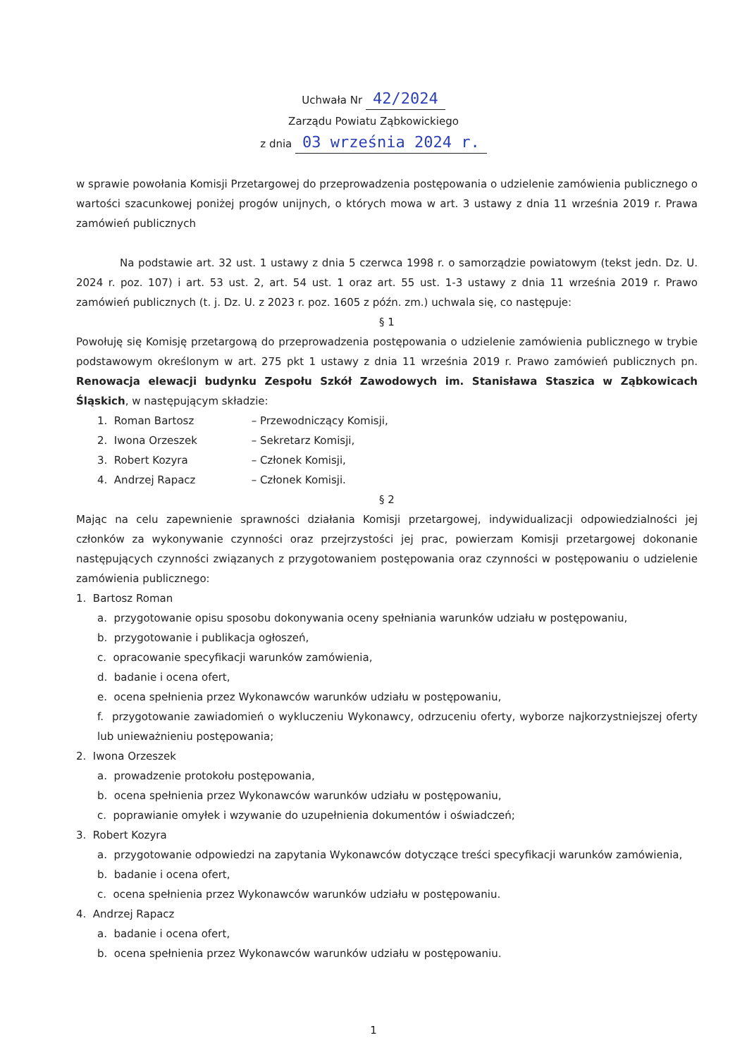Uchwała Nr 42/2024
Zarządu Powiatu Ząbkowickiego
z dnia 03 września 2024 r.
w sprawie powołania Komisji Przetargowej do przeprowadzenia postępowania o udzielenie zamówienia publicznego o wartości szacunkowej poniżej progów unijnych, o których mowa w art. 3 ustawy z dnia 11 września 2019 r. Prawa zamówień publicznych
Na podstawie art. 32 ust. 1 ustawy z dnia 5 czerwca 1998 r. o samorządzie powiatowym (tekst jedn. Dz. U. 2024 r. poz. 107) i art. 53 ust. 2, art. 54 ust. 1 oraz art. 55 ust. 1-3 ustawy z dnia 11 września 2019 r. Prawo zamówień publicznych (t. j. Dz. U. z 2023 r. poz. 1605 z późn. zm.) uchwala się, co następuje:
§ 1
Powołuję się Komisję przetargową do przeprowadzenia postępowania o udzielenie zamówienia publicznego w trybie podstawowym określonym w art. 275 pkt 1 ustawy z dnia 11 września 2019 r. Prawo zamówień publicznych pn. Renowacja elewacji budynku Zespołu Szkół Zawodowych im. Stanisława Staszica w Ząbkowicach Śląskich, w następującym składzie:
1. Roman Bartosz – Przewodniczący Komisji,
2. Iwona Orzeszek – Sekretarz Komisji,
3. Robert Kozyra – Członek Komisji,
4. Andrzej Rapacz – Członek Komisji.
§ 2
Mając na celu zapewnienie sprawności działania Komisji przetargowej, indywidualizacji odpowiedzialności jej członków za wykonywanie czynności oraz przejrzystości jej prac, powierzam Komisji przetargowej dokonanie następujących czynności związanych z przygotowaniem postępowania oraz czynności w postępowaniu o udzielenie zamówienia publicznego:
1. Bartosz Roman
a. przygotowanie opisu sposobu dokonywania oceny spełniania warunków udziału w postępowaniu,
b. przygotowanie i publikacja ogłoszeń,
c. opracowanie specyfikacji warunków zamówienia,
d. badanie i ocena ofert,
e. ocena spełnienia przez Wykonawców warunków udziału w postępowaniu,
f. przygotowanie zawiadomień o wykluczeniu Wykonawcy, odrzuceniu oferty, wyborze najkorzystniejszej oferty lub unieważnieniu postępowania;
2. Iwona Orzeszek
a. prowadzenie protokołu postępowania,
b. ocena spełnienia przez Wykonawców warunków udziału w postępowaniu,
c. poprawianie omyłek i wzywanie do uzupełnienia dokumentów i oświadczeń;
3. Robert Kozyra
a. przygotowanie odpowiedzi na zapytania Wykonawców dotyczące treści specyfikacji warunków zamówienia,
b. badanie i ocena ofert,
c. ocena spełnienia przez Wykonawców warunków udziału w postępowaniu.
4. Andrzej Rapacz
a. badanie i ocena ofert,
b. ocena spełnienia przez Wykonawców warunków udziału w postępowaniu.
1